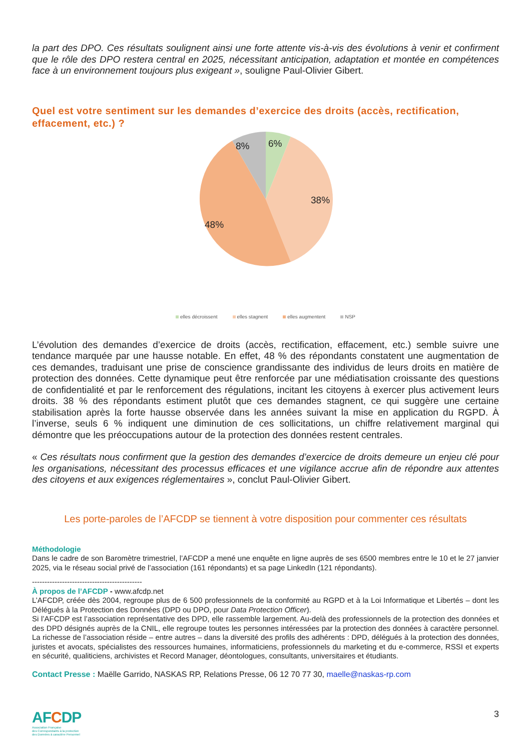la part des DPO. Ces résultats soulignent ainsi une forte attente vis-à-vis des évolutions à venir et confirment que le rôle des DPO restera central en 2025, nécessitant anticipation, adaptation et montée en compétences face à un environnement toujours plus exigeant », souligne Paul-Olivier Gibert.
Quel est votre sentiment sur les demandes d’exercice des droits (accès, rectification, effacement, etc.) ?
6%
8%
38%
48%
elles décroissent elles stagnent elles augmentent NSP
L’évolution des demandes d’exercice de droits (accès, rectification, effacement, etc.) semble suivre une tendance marquée par une hausse notable. En effet, 48 % des répondants constatent une augmentation de ces demandes, traduisant une prise de conscience grandissante des individus de leurs droits en matière de protection des données. Cette dynamique peut être renforcée par une médiatisation croissante des questions de confidentialité et par le renforcement des régulations, incitant les citoyens à exercer plus activement leurs droits. 38 % des répondants estiment plutôt que ces demandes stagnent, ce qui suggère une certaine stabilisation après la forte hausse observée dans les années suivant la mise en application du RGPD. À l’inverse, seuls 6 % indiquent une diminution de ces sollicitations, un chiffre relativement marginal qui démontre que les préoccupations autour de la protection des données restent centrales.
« Ces résultats nous confirment que la gestion des demandes d’exercice de droits demeure un enjeu clé pour les organisations, nécessitant des processus efficaces et une vigilance accrue afin de répondre aux attentes des citoyens et aux exigences réglementaires », conclut Paul-Olivier Gibert.
Les porte-paroles de l’AFCDP se tiennent à votre disposition pour commenter ces résultats
Méthodologie
Dans le cadre de son Baromètre trimestriel, l’AFCDP a mené une enquête en ligne auprès de ses 6500 membres entre le 10 et le 27 janvier 2025, via le réseau social privé de l’association (161 répondants) et sa page LinkedIn (121 répondants).
--------------------------------------------
À propos de l’AFCDP - www.afcdp.net
L’AFCDP, créée dès 2004, regroupe plus de 6 500 professionnels de la conformité au RGPD et à la Loi Informatique et Libertés – dont les Délégués à la Protection des Données (DPD ou DPO, pour Data Protection Officer).
Si l’AFCDP est l’association représentative des DPD, elle rassemble largement. Au-delà des professionnels de la protection des données et des DPD désignés auprès de la CNIL, elle regroupe toutes les personnes intéressées par la protection des données à caractère personnel. La richesse de l’association réside – entre autres – dans la diversité des profils des adhérents : DPD, délégués à la protection des données, juristes et avocats, spécialistes des ressources humaines, informaticiens, professionnels du marketing et du e-commerce, RSSI et experts en sécurité, qualiticiens, archivistes et Record Manager, déontologues, consultants, universitaires et étudiants.
Contact Presse : Maëlle Garrido, NASKAS RP, Relations Presse, 06 12 70 77 30, maelle@naskas-rp.com
AFCDP
Association Française
des Correspondants à la protection
des Données à caractère Personnel
3